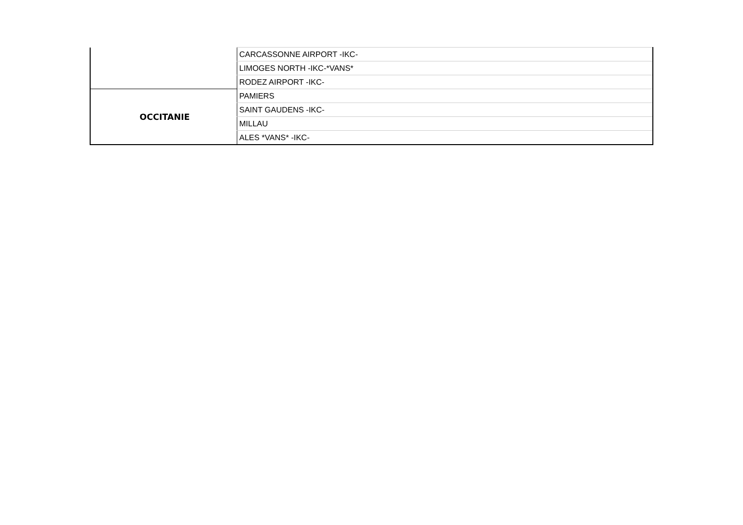| | CARCASSONNE AIRPORT -IKC- |
| | LIMOGES NORTH -IKC-*VANS* |
| | RODEZ AIRPORT -IKC- |
| OCCITANIE | PAMIERS |
| | SAINT GAUDENS -IKC- |
| | MILLAU |
| | ALES *VANS* -IKC- |